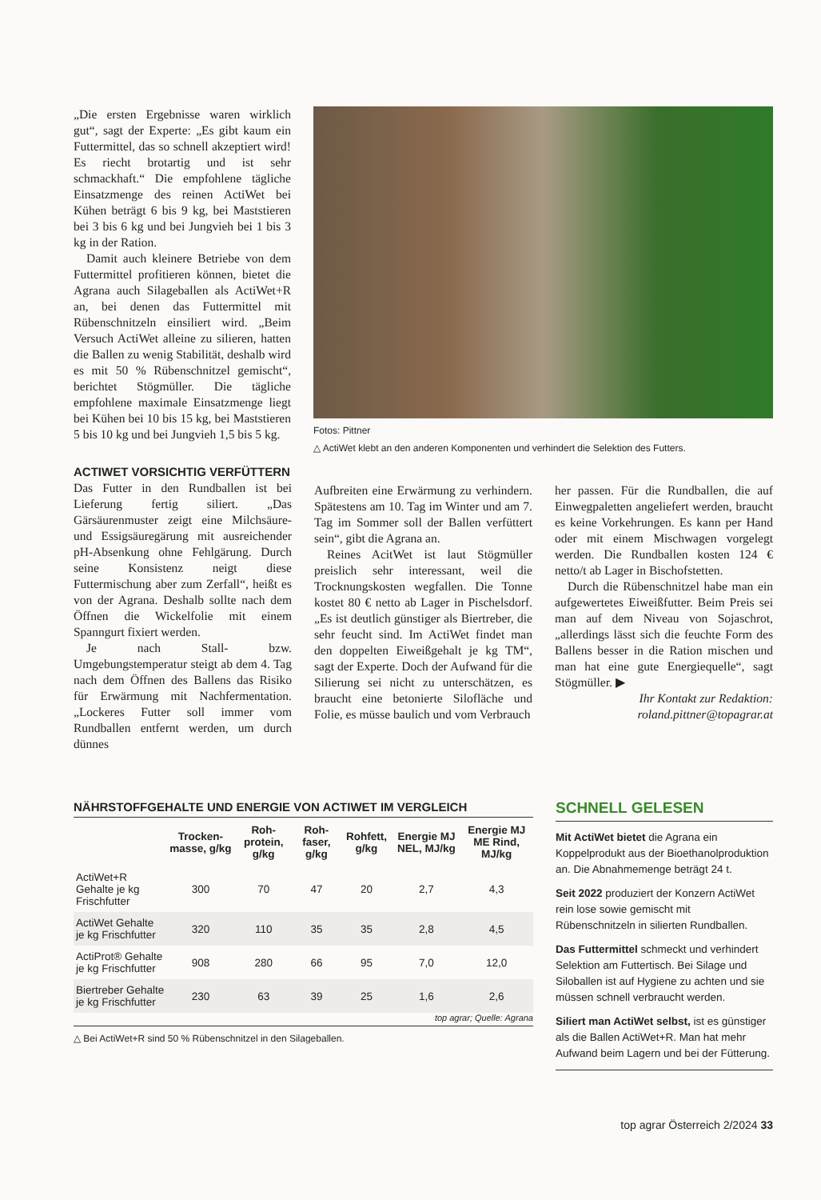„Die ersten Ergebnisse waren wirklich gut“, sagt der Experte: „Es gibt kaum ein Futtermittel, das so schnell akzeptiert wird! Es riecht brotartig und ist sehr schmackhaft.“ Die empfohlene tägliche Einsatzmenge des reinen ActiWet bei Kühen beträgt 6 bis 9 kg, bei Maststieren bei 3 bis 6 kg und bei Jungvieh bei 1 bis 3 kg in der Ration.
Damit auch kleinere Betriebe von dem Futtermittel profitieren können, bietet die Agrana auch Silageballen als ActiWet+R an, bei denen das Futtermittel mit Rübenschnitzeln einsiliert wird. „Beim Versuch ActiWet alleine zu silieren, hatten die Ballen zu wenig Stabilität, deshalb wird es mit 50 % Rübenschnitzel gemischt“, berichtet Stögmüller. Die tägliche empfohlene maximale Einsatzmenge liegt bei Kühen bei 10 bis 15 kg, bei Maststieren 5 bis 10 kg und bei Jungvieh 1,5 bis 5 kg.
Fotos: Pittner
△ ActiWet klebt an den anderen Komponenten und verhindert die Selektion des Futters.
ACTIWET VORSICHTIG VERFÜTTERN
Das Futter in den Rundballen ist bei Lieferung fertig siliert. „Das Gärsäurenmuster zeigt eine Milchsäure- und Essigsäuregärung mit ausreichender pH-Absenkung ohne Fehlgärung. Durch seine Konsistenz neigt diese Futtermischung aber zum Zerfall“, heißt es von der Agrana. Deshalb sollte nach dem Öffnen die Wickelfolie mit einem Spanngurt fixiert werden.
Je nach Stall- bzw. Umgebungstemperatur steigt ab dem 4. Tag nach dem Öffnen des Ballens das Risiko für Erwärmung mit Nachfermentation. „Lockeres Futter soll immer vom Rundballen entfernt werden, um durch dünnes
Aufbreiten eine Erwärmung zu verhindern. Spätestens am 10. Tag im Winter und am 7. Tag im Sommer soll der Ballen verfüttert sein“, gibt die Agrana an.
Reines AcitWet ist laut Stögmüller preislich sehr interessant, weil die Trocknungskosten wegfallen. Die Tonne kostet 80 € netto ab Lager in Pischelsdorf. „Es ist deutlich günstiger als Biertreber, die sehr feucht sind. Im ActiWet findet man den doppelten Eiweißgehalt je kg TM“, sagt der Experte. Doch der Aufwand für die Silierung sei nicht zu unterschätzen, es braucht eine betonierte Silofläche und Folie, es müsse baulich und vom Verbrauch
her passen. Für die Rundballen, die auf Einwegpaletten angeliefert werden, braucht es keine Vorkehrungen. Es kann per Hand oder mit einem Mischwagen vorgelegt werden. Die Rundballen kosten 124 € netto/t ab Lager in Bischofstetten.
Durch die Rübenschnitzel habe man ein aufgewertetes Eiweißfutter. Beim Preis sei man auf dem Niveau von Sojaschrot, „allerdings lässt sich die feuchte Form des Ballens besser in die Ration mischen und man hat eine gute Energiequelle“, sagt Stögmüller. ▶
Ihr Kontakt zur Redaktion:
roland.pittner@topagrar.at
NÄHRSTOFFGEHALTE UND ENERGIE VON ACTIWET IM VERGLEICH
| | Trocken-masse, g/kg | Roh-protein, g/kg | Roh-faser, g/kg | Rohfett, g/kg | Energie MJ NEL, MJ/kg | Energie MJ ME Rind, MJ/kg |
| --- | --- | --- | --- | --- | --- | --- |
| ActiWet+R Gehalte je kg Frischfutter | 300 | 70 | 47 | 20 | 2,7 | 4,3 |
| ActiWet Gehalte je kg Frischfutter | 320 | 110 | 35 | 35 | 2,8 | 4,5 |
| ActiProt® Gehalte je kg Frischfutter | 908 | 280 | 66 | 95 | 7,0 | 12,0 |
| Biertreber Gehalte je kg Frischfutter | 230 | 63 | 39 | 25 | 1,6 | 2,6 |
top agrar; Quelle: Agrana
△ Bei ActiWet+R sind 50 % Rübenschnitzel in den Silageballen.
SCHNELL GELESEN
Mit ActiWet bietet die Agrana ein Koppelprodukt aus der Bioethanolproduktion an. Die Abnahmemenge beträgt 24 t.
Seit 2022 produziert der Konzern ActiWet rein lose sowie gemischt mit Rübenschnitzeln in silierten Rundballen.
Das Futtermittel schmeckt und verhindert Selektion am Futtertisch. Bei Silage und Siloballen ist auf Hygiene zu achten und sie müssen schnell verbraucht werden.
Siliert man ActiWet selbst, ist es günstiger als die Ballen ActiWet+R. Man hat mehr Aufwand beim Lagern und bei der Fütterung.
top agrar Österreich 2/2024 33